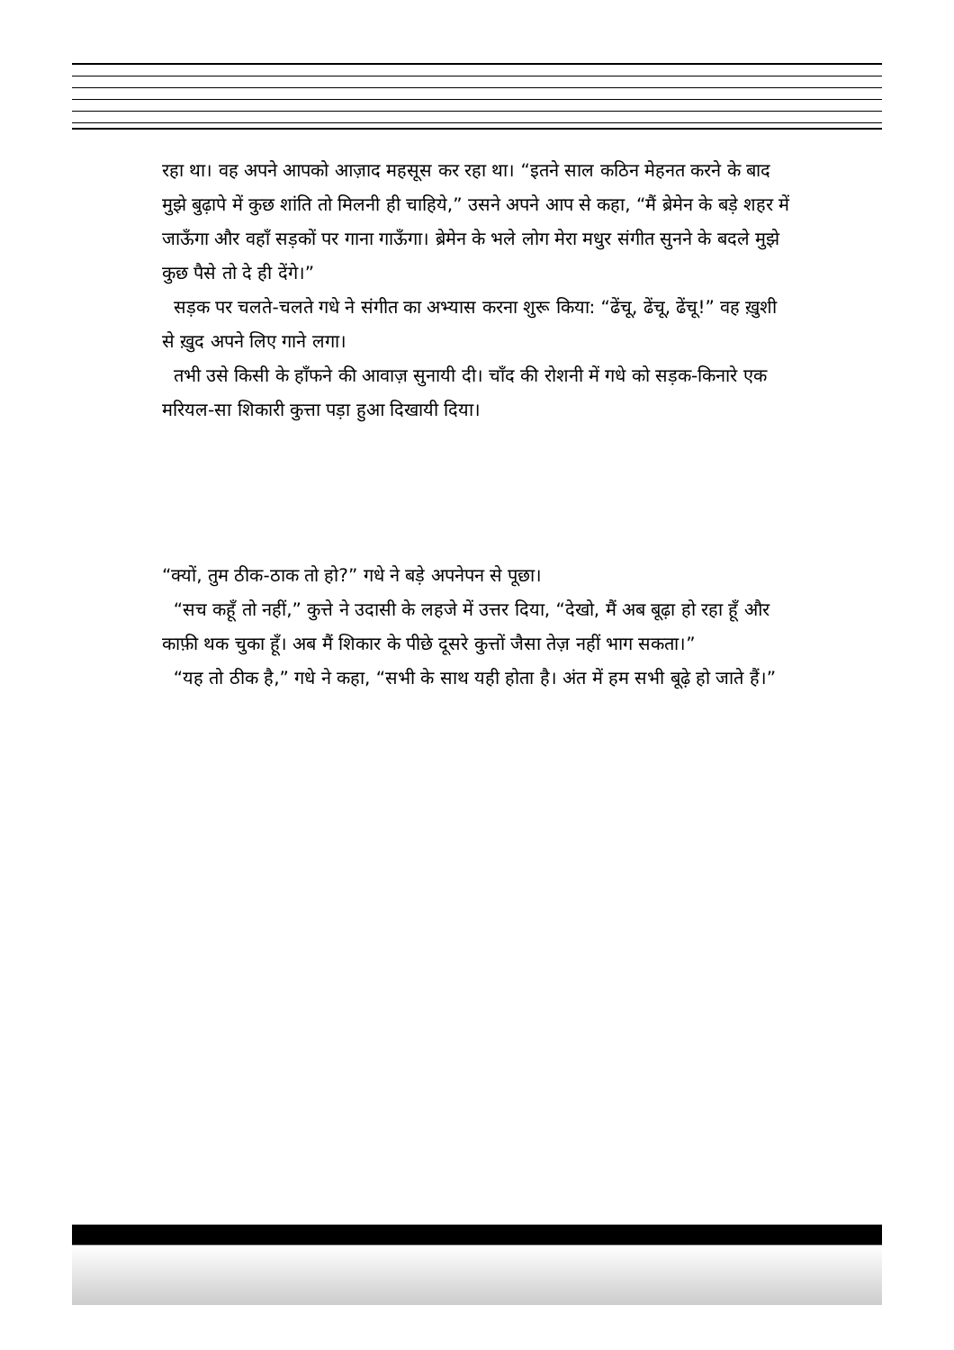रहा था। वह अपने आपको आज़ाद महसूस कर रहा था। “इतने साल कठिन मेहनत करने के बाद मुझे बुढ़ापे में कुछ शांति तो मिलनी ही चाहिये,” उसने अपने आप से कहा, “मैं ब्रेमेन के बड़े शहर में जाऊँगा और वहाँ सड़कों पर गाना गाऊँगा। ब्रेमेन के भले लोग मेरा मधुर संगीत सुनने के बदले मुझे कुछ पैसे तो दे ही देंगे।”
सड़क पर चलते-चलते गधे ने संगीत का अभ्यास करना शुरू किया: “ढेंचू, ढेंचू, ढेंचू!” वह ख़ुशी से ख़ुद अपने लिए गाने लगा।
तभी उसे किसी के हाँफने की आवाज़ सुनायी दी। चाँद की रोशनी में गधे को सड़क-किनारे एक मरियल-सा शिकारी कुत्ता पड़ा हुआ दिखायी दिया।
“क्यों, तुम ठीक-ठाक तो हो?” गधे ने बड़े अपनेपन से पूछा।
“सच कहूँ तो नहीं,” कुत्ते ने उदासी के लहजे में उत्तर दिया, “देखो, मैं अब बूढ़ा हो रहा हूँ और काफ़ी थक चुका हूँ। अब मैं शिकार के पीछे दूसरे कुत्तों जैसा तेज़ नहीं भाग सकता।”
“यह तो ठीक है,” गधे ने कहा, “सभी के साथ यही होता है। अंत में हम सभी बूढ़े हो जाते हैं।”